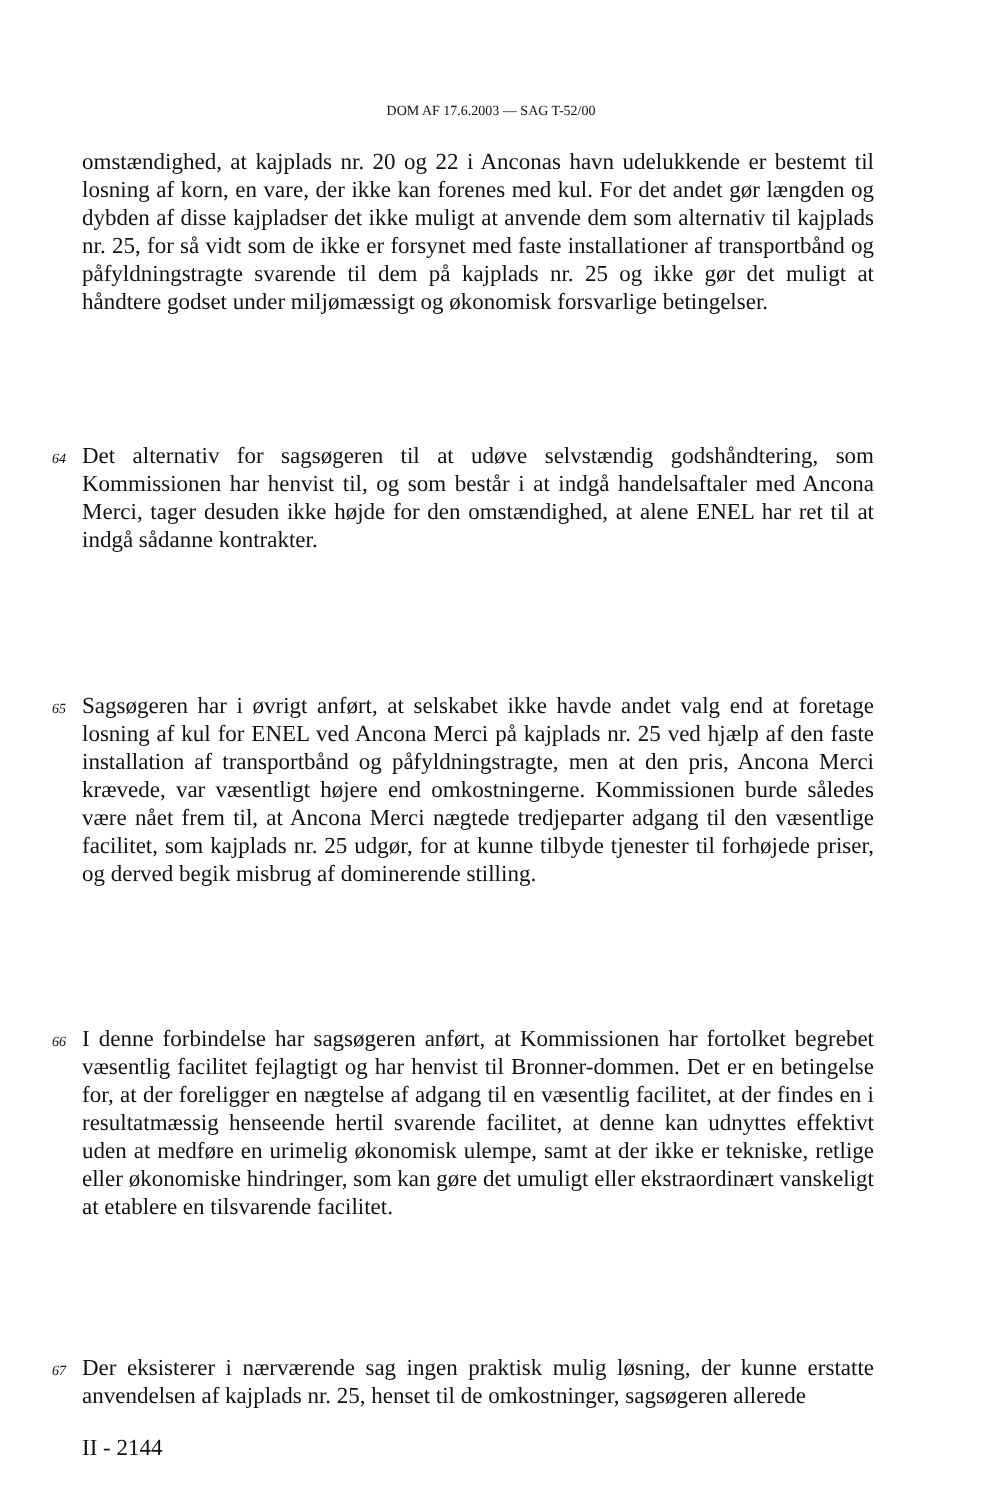DOM AF 17.6.2003 — SAG T-52/00
omstændighed, at kajplads nr. 20 og 22 i Anconas havn udelukkende er bestemt til losning af korn, en vare, der ikke kan forenes med kul. For det andet gør længden og dybden af disse kajpladser det ikke muligt at anvende dem som alternativ til kajplads nr. 25, for så vidt som de ikke er forsynet med faste installationer af transportbånd og påfyldningstragte svarende til dem på kajplads nr. 25 og ikke gør det muligt at håndtere godset under miljømæssigt og økonomisk forsvarlige betingelser.
64
Det alternativ for sagsøgeren til at udøve selvstændig godshåndtering, som Kommissionen har henvist til, og som består i at indgå handelsaftaler med Ancona Merci, tager desuden ikke højde for den omstændighed, at alene ENEL har ret til at indgå sådanne kontrakter.
65
Sagsøgeren har i øvrigt anført, at selskabet ikke havde andet valg end at foretage losning af kul for ENEL ved Ancona Merci på kajplads nr. 25 ved hjælp af den faste installation af transportbånd og påfyldningstragte, men at den pris, Ancona Merci krævede, var væsentligt højere end omkostningerne. Kommissionen burde således være nået frem til, at Ancona Merci nægtede tredjeparter adgang til den væsentlige facilitet, som kajplads nr. 25 udgør, for at kunne tilbyde tjenester til forhøjede priser, og derved begik misbrug af dominerende stilling.
66
I denne forbindelse har sagsøgeren anført, at Kommissionen har fortolket begrebet væsentlig facilitet fejlagtigt og har henvist til Bronner-dommen. Det er en betingelse for, at der foreligger en nægtelse af adgang til en væsentlig facilitet, at der findes en i resultatmæssig henseende hertil svarende facilitet, at denne kan udnyttes effektivt uden at medføre en urimelig økonomisk ulempe, samt at der ikke er tekniske, retlige eller økonomiske hindringer, som kan gøre det umuligt eller ekstraordinært vanskeligt at etablere en tilsvarende facilitet.
67
Der eksisterer i nærværende sag ingen praktisk mulig løsning, der kunne erstatte anvendelsen af kajplads nr. 25, henset til de omkostninger, sagsøgeren allerede
II - 2144